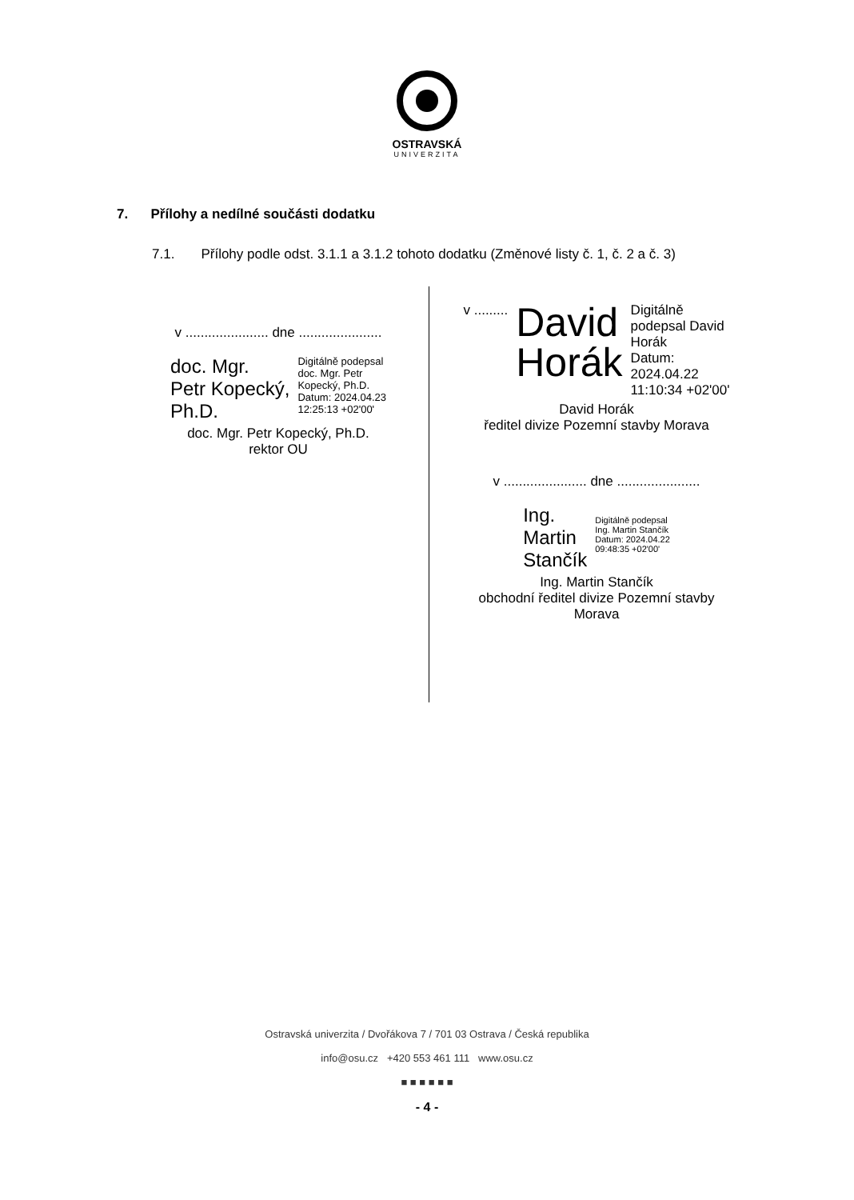OSTRAVSKÁ
UNIVERZITA
7. Přílohy a nedílné součásti dodatku
7.1. Přílohy podle odst. 3.1.1 a 3.1.2 tohoto dodatku (Změnové listy č. 1, č. 2 a č. 3)
v ...................... dne ......................
doc. Mgr.
Petr Kopecký,
Ph.D.
Digitálně podepsal
doc. Mgr. Petr
Kopecký, Ph.D.
Datum: 2024.04.23
12:25:13 +02'00'
doc. Mgr. Petr Kopecký, Ph.D.
rektor OU
v .........
David
Horák
Digitálně
podepsal David
Horák
Datum:
2024.04.22
11:10:34 +02'00'
David Horák
ředitel divize Pozemní stavby Morava
v ...................... dne ......................
Ing.
Martin
Stančík
Digitálně podepsal
Ing. Martin Stančík
Datum: 2024.04.22
09:48:35 +02'00'
Ing. Martin Stančík
obchodní ředitel divize Pozemní stavby
Morava
Ostravská univerzita / Dvořákova 7 / 701 03 Ostrava / Česká republika
info@osu.cz +420 553 461 111 www.osu.cz
■ ■ ■ ■ ■ ■
- 4 -